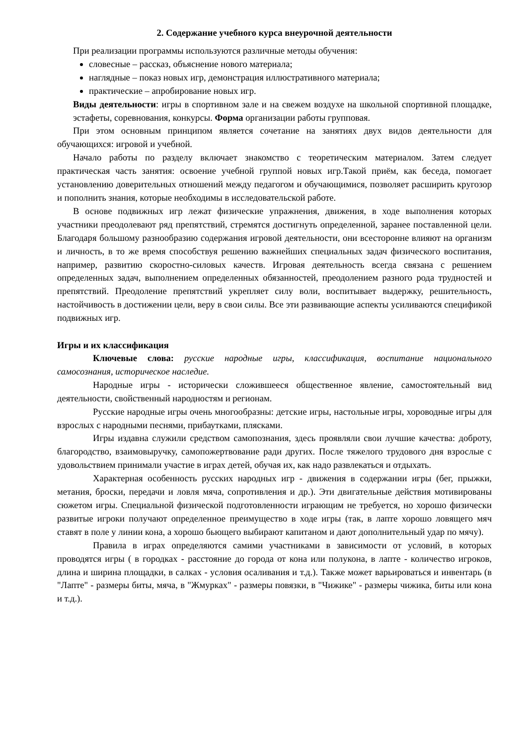2. Содержание учебного курса внеурочной деятельности
При реализации программы используются различные методы обучения:
словесные – рассказ, объяснение нового материала;
наглядные – показ новых игр, демонстрация иллюстративного материала;
практические – апробирование новых игр.
Виды деятельности: игры в спортивном зале и на свежем воздухе на школьной спортивной площадке, эстафеты, соревнования, конкурсы. Форма организации работы групповая.
При этом основным принципом является сочетание на занятиях двух видов деятельности для обучающихся: игровой и учебной.
Начало работы по разделу включает знакомство с теоретическим материалом. Затем следует практическая часть занятия: освоение учебной группой новых игр.Такой приём, как беседа, помогает установлению доверительных отношений между педагогом и обучающимися, позволяет расширить кругозор и пополнить знания, которые необходимы в исследовательской работе.
В основе подвижных игр лежат физические упражнения, движения, в ходе выполнения которых участники преодолевают ряд препятствий, стремятся достигнуть определенной, заранее поставленной цели. Благодаря большому разнообразию содержания игровой деятельности, они всесторонне влияют на организм и личность, в то же время способствуя решению важнейших специальных задач физического воспитания, например, развитию скоростно-силовых качеств. Игровая деятельность всегда связана с решением определенных задач, выполнением определенных обязанностей, преодолением разного рода трудностей и препятствий. Преодоление препятствий укрепляет силу воли, воспитывает выдержку, решительность, настойчивость в достижении цели, веру в свои силы. Все эти развивающие аспекты усиливаются спецификой подвижных игр.
Игры и их классификация
Ключевые слова: русские народные игры, классификация, воспитание национального самосознания, историческое наследие.
Народные игры - исторически сложившееся общественное явление, самостоятельный вид деятельности, свойственный народностям и регионам.
Русские народные игры очень многообразны: детские игры, настольные игры, хороводные игры для взрослых с народными песнями, прибаутками, плясками.
Игры издавна служили средством самопознания, здесь проявляли свои лучшие качества: доброту, благородство, взаимовыручку, самопожертвование ради других. После тяжелого трудового дня взрослые с удовольствием принимали участие в играх детей, обучая их, как надо развлекаться и отдыхать.
Характерная особенность русских народных игр - движения в содержании игры (бег, прыжки, метания, броски, передачи и ловля мяча, сопротивления и др.). Эти двигательные действия мотивированы сюжетом игры. Специальной физической подготовленности играющим не требуется, но хорошо физически развитые игроки получают определенное преимущество в ходе игры (так, в лапте хорошо ловящего мяч ставят в поле у линии кона, а хорошо бьющего выбирают капитаном и дают дополнительный удар по мячу).
Правила в играх определяются самими участниками в зависимости от условий, в которых проводятся игры ( в городках - расстояние до города от кона или полукона, в лапте - количество игроков, длина и ширина площадки, в салках - условия осаливания и т.д.). Также может варьироваться и инвентарь (в "Лапте" - размеры биты, мяча, в "Жмурках" - размеры повязки, в "Чижике" - размеры чижика, биты или кона и т.д.).